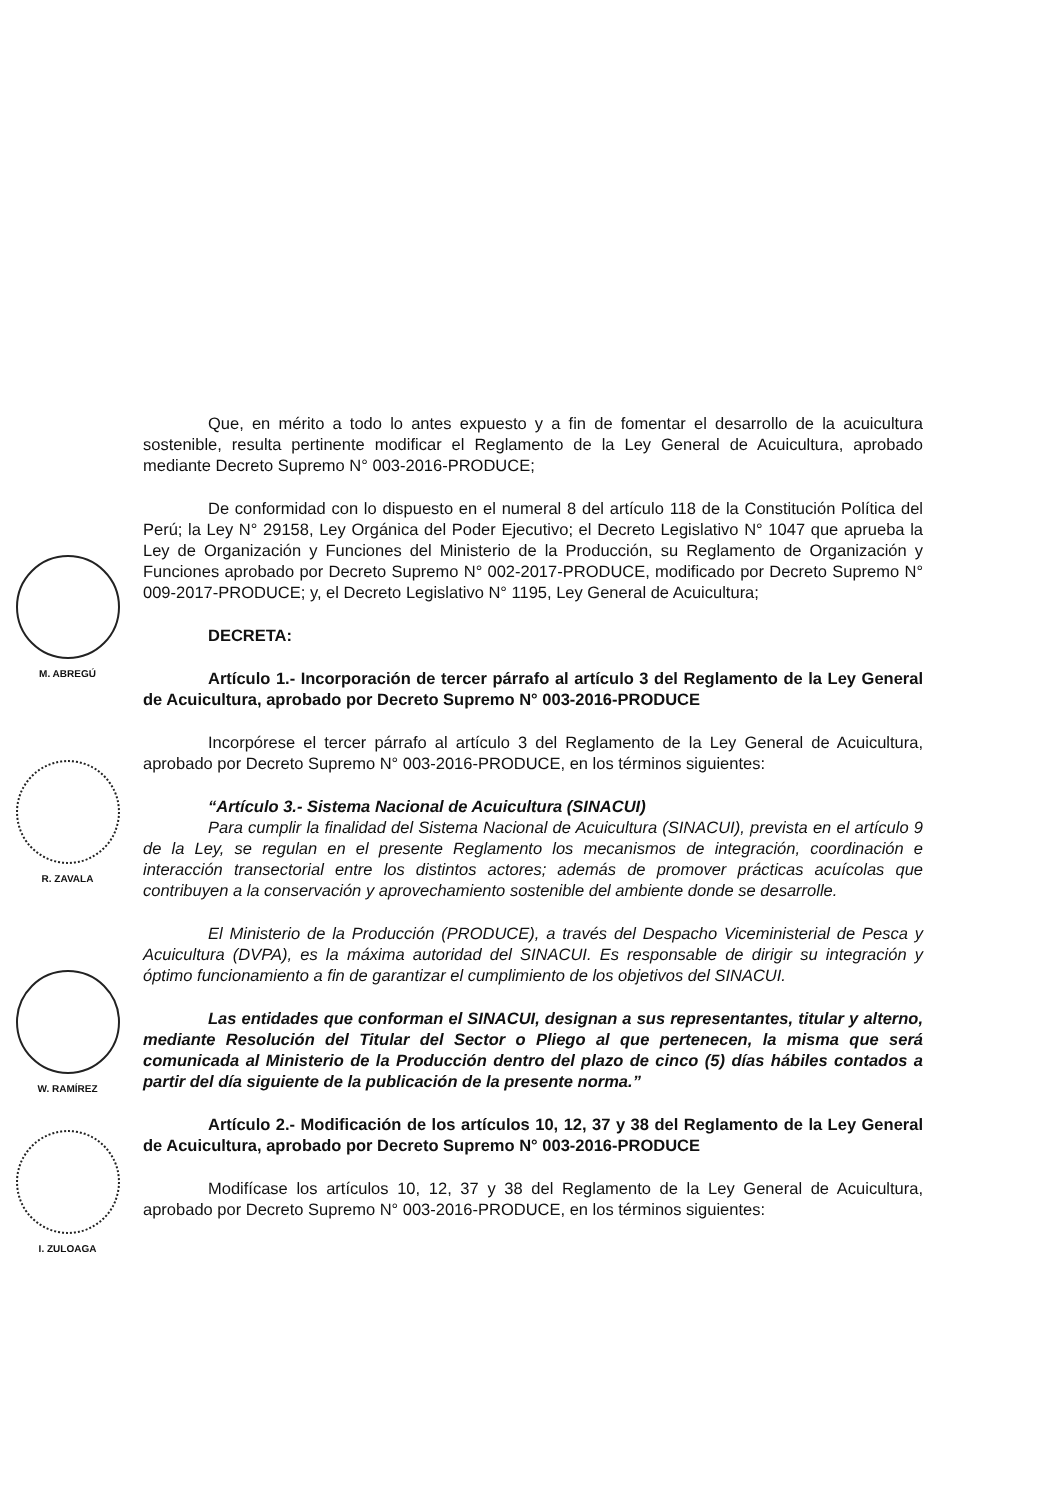M. ABREGÚ
R. ZAVALA
W. RAMÍREZ
I. ZULOAGA
Que, en mérito a todo lo antes expuesto y a fin de fomentar el desarrollo de la acuicultura sostenible, resulta pertinente modificar el Reglamento de la Ley General de Acuicultura, aprobado mediante Decreto Supremo N° 003-2016-PRODUCE;
De conformidad con lo dispuesto en el numeral 8 del artículo 118 de la Constitución Política del Perú; la Ley N° 29158, Ley Orgánica del Poder Ejecutivo; el Decreto Legislativo N° 1047 que aprueba la Ley de Organización y Funciones del Ministerio de la Producción, su Reglamento de Organización y Funciones aprobado por Decreto Supremo N° 002-2017-PRODUCE, modificado por Decreto Supremo N° 009-2017-PRODUCE; y, el Decreto Legislativo N° 1195, Ley General de Acuicultura;
DECRETA:
Artículo 1.- Incorporación de tercer párrafo al artículo 3 del Reglamento de la Ley General de Acuicultura, aprobado por Decreto Supremo N° 003-2016-PRODUCE
Incorpórese el tercer párrafo al artículo 3 del Reglamento de la Ley General de Acuicultura, aprobado por Decreto Supremo N° 003-2016-PRODUCE, en los términos siguientes:
“Artículo 3.- Sistema Nacional de Acuicultura (SINACUI)
Para cumplir la finalidad del Sistema Nacional de Acuicultura (SINACUI), prevista en el artículo 9 de la Ley, se regulan en el presente Reglamento los mecanismos de integración, coordinación e interacción transectorial entre los distintos actores; además de promover prácticas acuícolas que contribuyen a la conservación y aprovechamiento sostenible del ambiente donde se desarrolle.
El Ministerio de la Producción (PRODUCE), a través del Despacho Viceministerial de Pesca y Acuicultura (DVPA), es la máxima autoridad del SINACUI. Es responsable de dirigir su integración y óptimo funcionamiento a fin de garantizar el cumplimiento de los objetivos del SINACUI.
Las entidades que conforman el SINACUI, designan a sus representantes, titular y alterno, mediante Resolución del Titular del Sector o Pliego al que pertenecen, la misma que será comunicada al Ministerio de la Producción dentro del plazo de cinco (5) días hábiles contados a partir del día siguiente de la publicación de la presente norma.”
Artículo 2.- Modificación de los artículos 10, 12, 37 y 38 del Reglamento de la Ley General de Acuicultura, aprobado por Decreto Supremo N° 003-2016-PRODUCE
Modifícase los artículos 10, 12, 37 y 38 del Reglamento de la Ley General de Acuicultura, aprobado por Decreto Supremo N° 003-2016-PRODUCE, en los términos siguientes: